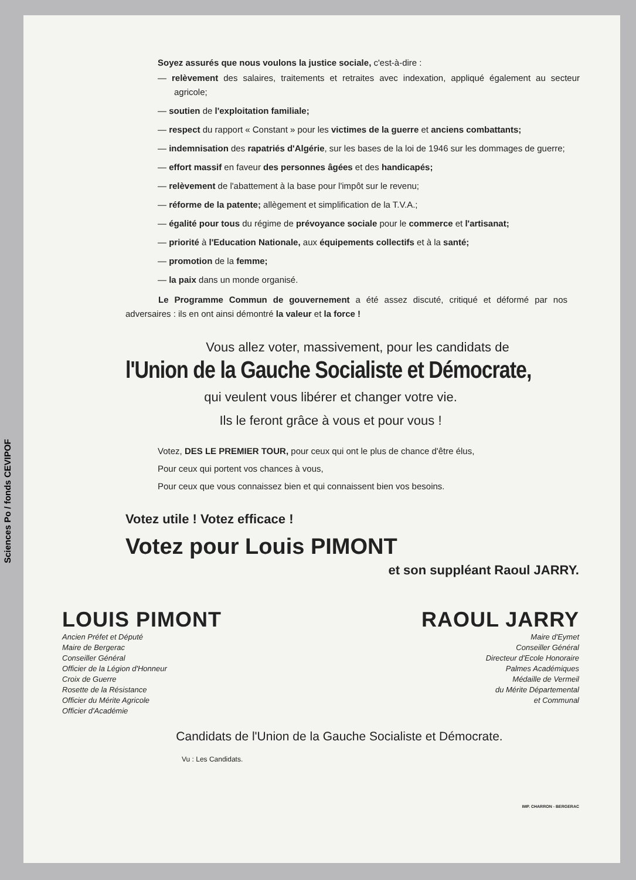Sciences Po / fonds CEVIPOF
Soyez assurés que nous voulons la justice sociale, c'est-à-dire :
— relèvement des salaires, traitements et retraites avec indexation, appliqué également au secteur agricole;
— soutien de l'exploitation familiale;
— respect du rapport « Constant » pour les victimes de la guerre et anciens combattants;
— indemnisation des rapatriés d'Algérie, sur les bases de la loi de 1946 sur les dommages de guerre;
— effort massif en faveur des personnes âgées et des handicapés;
— relèvement de l'abattement à la base pour l'impôt sur le revenu;
— réforme de la patente; allègement et simplification de la T.V.A.;
— égalité pour tous du régime de prévoyance sociale pour le commerce et l'artisanat;
— priorité à l'Education Nationale, aux équipements collectifs et à la santé;
— promotion de la femme;
— la paix dans un monde organisé.
Le Programme Commun de gouvernement a été assez discuté, critiqué et déformé par nos adversaires : ils en ont ainsi démontré la valeur et la force !
Vous allez voter, massivement, pour les candidats de
l'Union de la Gauche Socialiste et Démocrate,
qui veulent vous libérer et changer votre vie.
Ils le feront grâce à vous et pour vous !
Votez, DES LE PREMIER TOUR, pour ceux qui ont le plus de chance d'être élus,
Pour ceux qui portent vos chances à vous,
Pour ceux que vous connaissez bien et qui connaissent bien vos besoins.
Votez utile ! Votez efficace !
Votez pour Louis PIMONT
et son suppléant Raoul JARRY.
LOUIS PIMONT
Ancien Préfet et Député
Maire de Bergerac
Conseiller Général
Officier de la Légion d'Honneur
Croix de Guerre
Rosette de la Résistance
Officier du Mérite Agricole
Officier d'Académie
RAOUL JARRY
Maire d'Eymet
Conseiller Général
Directeur d'Ecole Honoraire
Palmes Académiques
Médaille de Vermeil
du Mérite Départemental
et Communal
Candidats de l'Union de la Gauche Socialiste et Démocrate.
Vu : Les Candidats.
IMP. CHARRON - BERGERAC